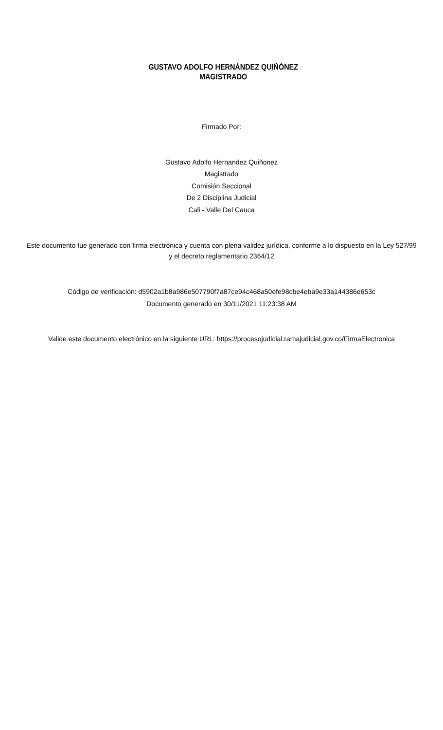GUSTAVO ADOLFO HERNÁNDEZ QUIÑÓNEZ
MAGISTRADO
Firmado Por:
Gustavo Adolfo Hernandez Quiñonez
Magistrado
Comisión Seccional
De 2 Disciplina Judicial
Cali - Valle Del Cauca
Este documento fue generado con firma electrónica y cuenta con plena validez jurídica, conforme a lo dispuesto en la Ley 527/99 y el decreto reglamentario 2364/12
Código de verificación: d5902a1b8a986e507790f7a87ce94c468a50efe98cbe4eba9e33a144386e653c
Documento generado en 30/11/2021 11:23:38 AM
Valide este documento electrónico en la siguiente URL: https://procesojudicial.ramajudicial.gov.co/FirmaElectronica